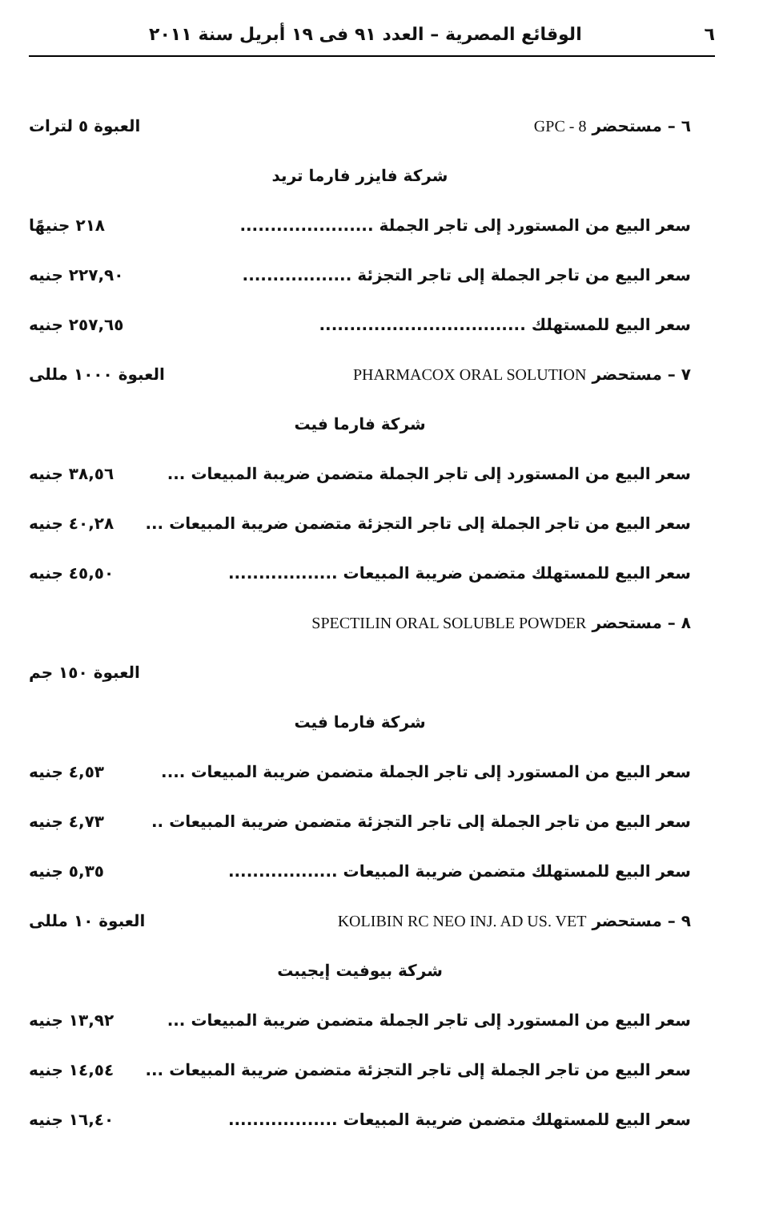٦ الوقائع المصرية – العدد ٩١ فى ١٩ أبريل سنة ٢٠١١
٦ – مستحضر GPC - 8 العبوة ٥ لترات
شركة فايزر فارما تريد
سعر البيع من المستورد إلى تاجر الجملة ...................... ٢١٨ جنيهًا
سعر البيع من تاجر الجملة إلى تاجر التجزئة .................. ٢٢٧,٩٠ جنيه
سعر البيع للمستهلك .................................. ٢٥٧,٦٥ جنيه
٧ – مستحضر PHARMACOX ORAL SOLUTION العبوة ١٠٠٠ مللى
شركة فارما فيت
سعر البيع من المستورد إلى تاجر الجملة متضمن ضريبة المبيعات ... ٣٨,٥٦ جنيه
سعر البيع من تاجر الجملة إلى تاجر التجزئة متضمن ضريبة المبيعات ... ٤٠,٢٨ جنيه
سعر البيع للمستهلك متضمن ضريبة المبيعات .................. ٤٥,٥٠ جنيه
٨ – مستحضر SPECTILIN ORAL SOLUBLE POWDER
العبوة ١٥٠ جم
شركة فارما فيت
سعر البيع من المستورد إلى تاجر الجملة متضمن ضريبة المبيعات .... ٤,٥٣ جنيه
سعر البيع من تاجر الجملة إلى تاجر التجزئة متضمن ضريبة المبيعات .. ٤,٧٣ جنيه
سعر البيع للمستهلك متضمن ضريبة المبيعات .................. ٥,٣٥ جنيه
٩ – مستحضر KOLIBIN RC NEO INJ. AD US. VET العبوة ١٠ مللى
شركة بيوفيت إيجيبت
سعر البيع من المستورد إلى تاجر الجملة متضمن ضريبة المبيعات ... ١٣,٩٢ جنيه
سعر البيع من تاجر الجملة إلى تاجر التجزئة متضمن ضريبة المبيعات ... ١٤,٥٤ جنيه
سعر البيع للمستهلك متضمن ضريبة المبيعات .................. ١٦,٤٠ جنيه